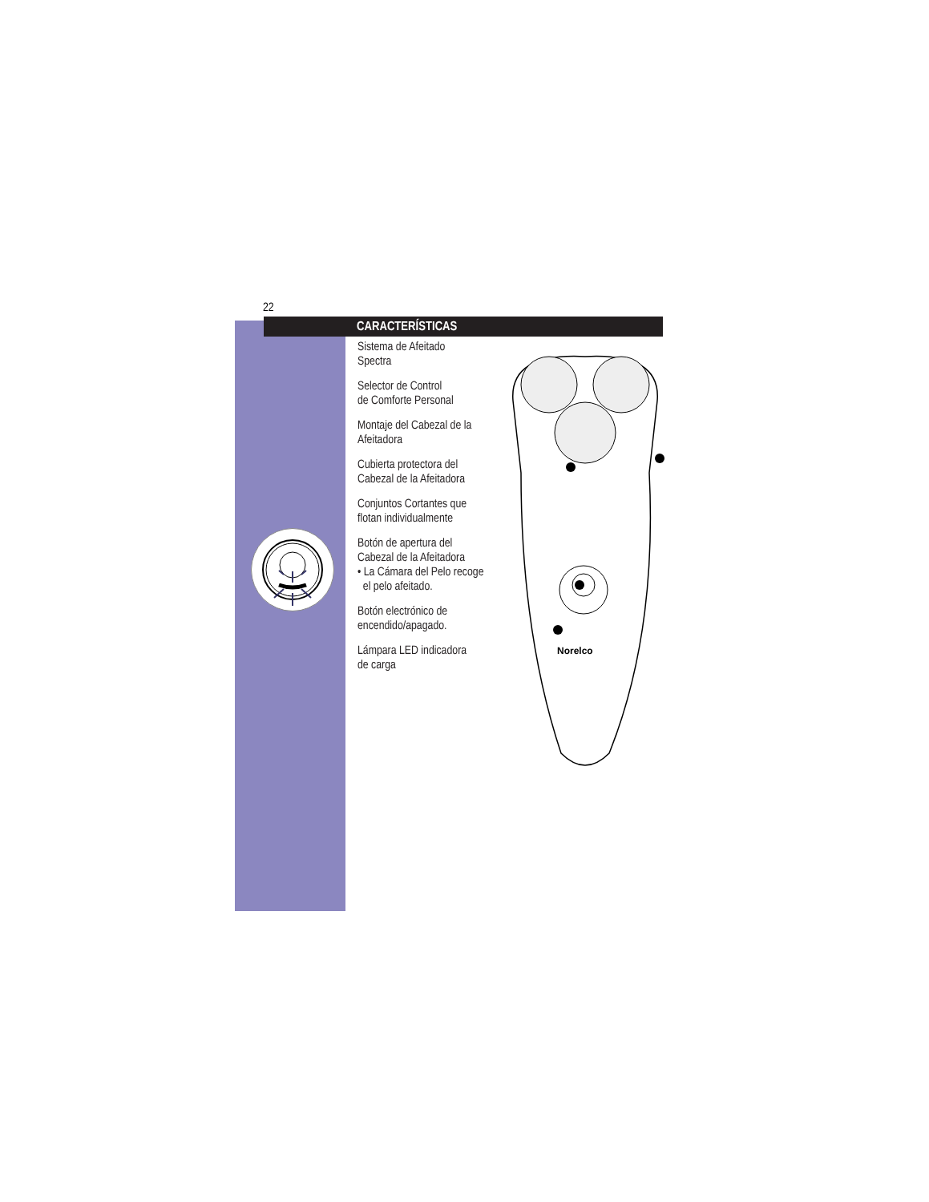22
CARACTERÍSTICAS
Sistema de Afeitado
Spectra
Selector de Control
de Comforte Personal
Montaje del Cabezal de la
Afeitadora
Cubierta protectora del
Cabezal de la Afeitadora
Conjuntos Cortantes que
flotan individualmente
Botón de apertura del
Cabezal de la Afeitadora
• La Cámara del Pelo recoge
el pelo afeitado.
Botón electrónico de
encendido/apagado.
Lámpara LED indicadora
de carga
Norelco